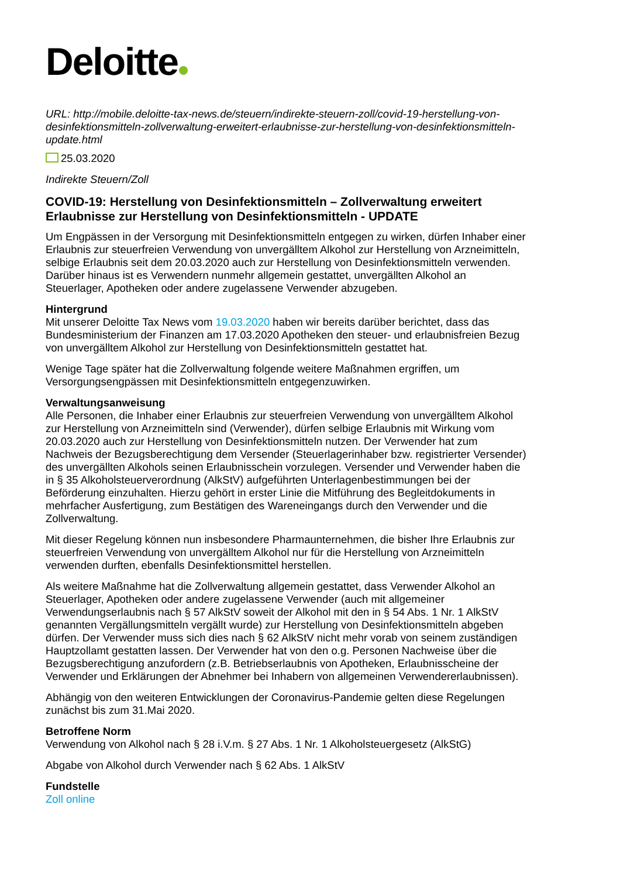Deloitte
URL: http://mobile.deloitte-tax-news.de/steuern/indirekte-steuern-zoll/covid-19-herstellung-von-desinfektionsmitteln-zollverwaltung-erweitert-erlaubnisse-zur-herstellung-von-desinfektionsmitteln-update.html
25.03.2020
Indirekte Steuern/Zoll
COVID-19: Herstellung von Desinfektionsmitteln – Zollverwaltung erweitert Erlaubnisse zur Herstellung von Desinfektionsmitteln - UPDATE
Um Engpässen in der Versorgung mit Desinfektionsmitteln entgegen zu wirken, dürfen Inhaber einer Erlaubnis zur steuerfreien Verwendung von unvergälltem Alkohol zur Herstellung von Arzneimitteln, selbige Erlaubnis seit dem 20.03.2020 auch zur Herstellung von Desinfektionsmitteln verwenden. Darüber hinaus ist es Verwendern nunmehr allgemein gestattet, unvergällten Alkohol an Steuerlager, Apotheken oder andere zugelassene Verwender abzugeben.
Hintergrund
Mit unserer Deloitte Tax News vom 19.03.2020 haben wir bereits darüber berichtet, dass das Bundesministerium der Finanzen am 17.03.2020 Apotheken den steuer- und erlaubnisfreien Bezug von unvergälltem Alkohol zur Herstellung von Desinfektionsmitteln gestattet hat.
Wenige Tage später hat die Zollverwaltung folgende weitere Maßnahmen ergriffen, um Versorgungsengpässen mit Desinfektionsmitteln entgegenzuwirken.
Verwaltungsanweisung
Alle Personen, die Inhaber einer Erlaubnis zur steuerfreien Verwendung von unvergälltem Alkohol zur Herstellung von Arzneimitteln sind (Verwender), dürfen selbige Erlaubnis mit Wirkung vom 20.03.2020 auch zur Herstellung von Desinfektionsmitteln nutzen. Der Verwender hat zum Nachweis der Bezugsberechtigung dem Versender (Steuerlagerinhaber bzw. registrierter Versender) des unvergällten Alkohols seinen Erlaubnisschein vorzulegen. Versender und Verwender haben die in § 35 Alkoholsteuerverordnung (AlkStV) aufgeführten Unterlagenbestimmungen bei der Beförderung einzuhalten. Hierzu gehört in erster Linie die Mitführung des Begleitdokuments in mehrfacher Ausfertigung, zum Bestätigen des Wareneingangs durch den Verwender und die Zollverwaltung.
Mit dieser Regelung können nun insbesondere Pharmaunternehmen, die bisher Ihre Erlaubnis zur steuerfreien Verwendung von unvergälltem Alkohol nur für die Herstellung von Arzneimitteln verwenden durften, ebenfalls Desinfektionsmittel herstellen.
Als weitere Maßnahme hat die Zollverwaltung allgemein gestattet, dass Verwender Alkohol an Steuerlager, Apotheken oder andere zugelassene Verwender (auch mit allgemeiner Verwendungserlaubnis nach § 57 AlkStV soweit der Alkohol mit den in § 54 Abs. 1 Nr. 1 AlkStV genannten Vergällungsmitteln vergällt wurde) zur Herstellung von Desinfektionsmitteln abgeben dürfen. Der Verwender muss sich dies nach § 62 AlkStV nicht mehr vorab von seinem zuständigen Hauptzollamt gestatten lassen. Der Verwender hat von den o.g. Personen Nachweise über die Bezugsberechtigung anzufordern (z.B. Betriebserlaubnis von Apotheken, Erlaubnisscheine der Verwender und Erklärungen der Abnehmer bei Inhabern von allgemeinen Verwendererlaubnissen).
Abhängig von den weiteren Entwicklungen der Coronavirus-Pandemie gelten diese Regelungen zunächst bis zum 31.Mai 2020.
Betroffene Norm
Verwendung von Alkohol nach § 28 i.V.m. § 27 Abs. 1 Nr. 1 Alkoholsteuergesetz (AlkStG)
Abgabe von Alkohol durch Verwender nach § 62 Abs. 1 AlkStV
Fundstelle
Zoll online